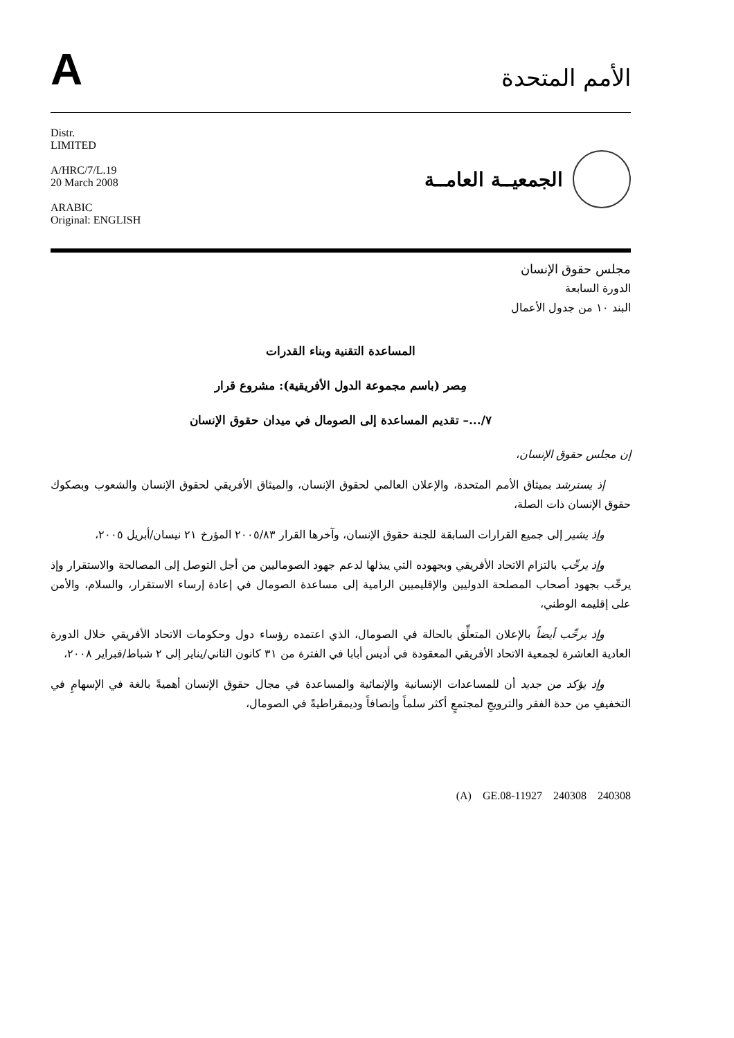A
الأمم المتحدة
Distr.
LIMITED
A/HRC/7/L.19
20 March 2008
ARABIC
Original: ENGLISH
الجمعيــة العامــة
مجلس حقوق الإنسان
الدورة السابعة
البند ١٠ من جدول الأعمال
المساعدة التقنية وبناء القدرات
مِصر (باسم مجموعة الدول الأفريقية): مشروع قرار
٧/...– تقديم المساعدة إلى الصومال في ميدان حقوق الإنسان
إن مجلس حقوق الإنسان،
إذ يسترشد بميثاق الأمم المتحدة، والإعلان العالمي لحقوق الإنسان، والميثاق الأفريقي لحقوق الإنسان والشعوب وبصكوك حقوق الإنسان ذات الصلة،
وإذ يشير إلى جميع القرارات السابقة للجنة حقوق الإنسان، وآخرها القرار ٢٠٠٥/٨٣ المؤرخ ٢١ نيسان/أبريل ٢٠٠٥،
وإذ يرحِّب بالتزام الاتحاد الأفريقي وبجهوده التي يبذلها لدعم جهود الصوماليين من أجل التوصل إلى المصالحة والاستقرار وإذ يرحِّب بجهود أصحاب المصلحة الدوليين والإقليميين الرامية إلى مساعدة الصومال في إعادة إرساء الاستقرار، والسلام، والأمن على إقليمه الوطني،
وإذ يرحِّب أيضاً بالإعلان المتعلِّق بالحالة في الصومال، الذي اعتمده رؤساء دول وحكومات الاتحاد الأفريقي خلال الدورة العادية العاشرة لجمعية الاتحاد الأفريقي المعقودة في أديس أبابا في الفترة من ٣١ كانون الثاني/يناير إلى ٢ شباط/فبراير ٢٠٠٨،
وإذ يؤكد من جديد أن للمساعدات الإنسانية والإنمائية والمساعدة في مجال حقوق الإنسان أهميةً بالغة في الإسهامِ في التخفيفِ من حدة الفقر والترويجِ لمجتمعٍ أكثر سلماً وإنصافاً وديمقراطيةً في الصومال،
(A) GE.08-11927 240308 240308